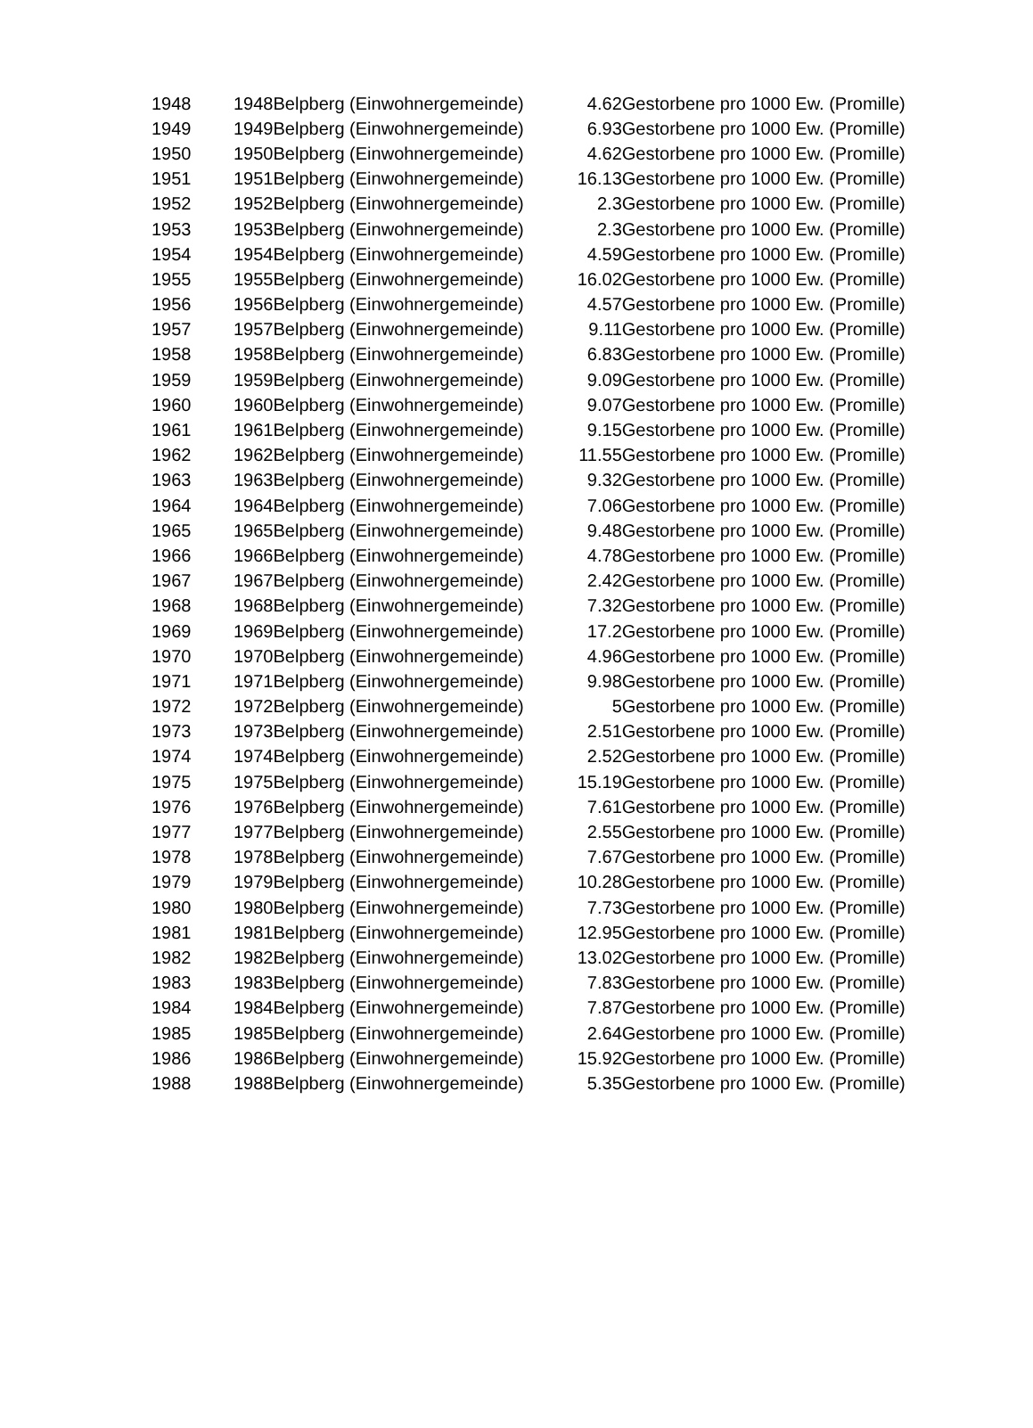| 1948 | 1948 | Belpberg (Einwohnergemeinde) | 4.62 | Gestorbene pro 1000 Ew. (Promille) |
| 1949 | 1949 | Belpberg (Einwohnergemeinde) | 6.93 | Gestorbene pro 1000 Ew. (Promille) |
| 1950 | 1950 | Belpberg (Einwohnergemeinde) | 4.62 | Gestorbene pro 1000 Ew. (Promille) |
| 1951 | 1951 | Belpberg (Einwohnergemeinde) | 16.13 | Gestorbene pro 1000 Ew. (Promille) |
| 1952 | 1952 | Belpberg (Einwohnergemeinde) | 2.3 | Gestorbene pro 1000 Ew. (Promille) |
| 1953 | 1953 | Belpberg (Einwohnergemeinde) | 2.3 | Gestorbene pro 1000 Ew. (Promille) |
| 1954 | 1954 | Belpberg (Einwohnergemeinde) | 4.59 | Gestorbene pro 1000 Ew. (Promille) |
| 1955 | 1955 | Belpberg (Einwohnergemeinde) | 16.02 | Gestorbene pro 1000 Ew. (Promille) |
| 1956 | 1956 | Belpberg (Einwohnergemeinde) | 4.57 | Gestorbene pro 1000 Ew. (Promille) |
| 1957 | 1957 | Belpberg (Einwohnergemeinde) | 9.11 | Gestorbene pro 1000 Ew. (Promille) |
| 1958 | 1958 | Belpberg (Einwohnergemeinde) | 6.83 | Gestorbene pro 1000 Ew. (Promille) |
| 1959 | 1959 | Belpberg (Einwohnergemeinde) | 9.09 | Gestorbene pro 1000 Ew. (Promille) |
| 1960 | 1960 | Belpberg (Einwohnergemeinde) | 9.07 | Gestorbene pro 1000 Ew. (Promille) |
| 1961 | 1961 | Belpberg (Einwohnergemeinde) | 9.15 | Gestorbene pro 1000 Ew. (Promille) |
| 1962 | 1962 | Belpberg (Einwohnergemeinde) | 11.55 | Gestorbene pro 1000 Ew. (Promille) |
| 1963 | 1963 | Belpberg (Einwohnergemeinde) | 9.32 | Gestorbene pro 1000 Ew. (Promille) |
| 1964 | 1964 | Belpberg (Einwohnergemeinde) | 7.06 | Gestorbene pro 1000 Ew. (Promille) |
| 1965 | 1965 | Belpberg (Einwohnergemeinde) | 9.48 | Gestorbene pro 1000 Ew. (Promille) |
| 1966 | 1966 | Belpberg (Einwohnergemeinde) | 4.78 | Gestorbene pro 1000 Ew. (Promille) |
| 1967 | 1967 | Belpberg (Einwohnergemeinde) | 2.42 | Gestorbene pro 1000 Ew. (Promille) |
| 1968 | 1968 | Belpberg (Einwohnergemeinde) | 7.32 | Gestorbene pro 1000 Ew. (Promille) |
| 1969 | 1969 | Belpberg (Einwohnergemeinde) | 17.2 | Gestorbene pro 1000 Ew. (Promille) |
| 1970 | 1970 | Belpberg (Einwohnergemeinde) | 4.96 | Gestorbene pro 1000 Ew. (Promille) |
| 1971 | 1971 | Belpberg (Einwohnergemeinde) | 9.98 | Gestorbene pro 1000 Ew. (Promille) |
| 1972 | 1972 | Belpberg (Einwohnergemeinde) | 5 | Gestorbene pro 1000 Ew. (Promille) |
| 1973 | 1973 | Belpberg (Einwohnergemeinde) | 2.51 | Gestorbene pro 1000 Ew. (Promille) |
| 1974 | 1974 | Belpberg (Einwohnergemeinde) | 2.52 | Gestorbene pro 1000 Ew. (Promille) |
| 1975 | 1975 | Belpberg (Einwohnergemeinde) | 15.19 | Gestorbene pro 1000 Ew. (Promille) |
| 1976 | 1976 | Belpberg (Einwohnergemeinde) | 7.61 | Gestorbene pro 1000 Ew. (Promille) |
| 1977 | 1977 | Belpberg (Einwohnergemeinde) | 2.55 | Gestorbene pro 1000 Ew. (Promille) |
| 1978 | 1978 | Belpberg (Einwohnergemeinde) | 7.67 | Gestorbene pro 1000 Ew. (Promille) |
| 1979 | 1979 | Belpberg (Einwohnergemeinde) | 10.28 | Gestorbene pro 1000 Ew. (Promille) |
| 1980 | 1980 | Belpberg (Einwohnergemeinde) | 7.73 | Gestorbene pro 1000 Ew. (Promille) |
| 1981 | 1981 | Belpberg (Einwohnergemeinde) | 12.95 | Gestorbene pro 1000 Ew. (Promille) |
| 1982 | 1982 | Belpberg (Einwohnergemeinde) | 13.02 | Gestorbene pro 1000 Ew. (Promille) |
| 1983 | 1983 | Belpberg (Einwohnergemeinde) | 7.83 | Gestorbene pro 1000 Ew. (Promille) |
| 1984 | 1984 | Belpberg (Einwohnergemeinde) | 7.87 | Gestorbene pro 1000 Ew. (Promille) |
| 1985 | 1985 | Belpberg (Einwohnergemeinde) | 2.64 | Gestorbene pro 1000 Ew. (Promille) |
| 1986 | 1986 | Belpberg (Einwohnergemeinde) | 15.92 | Gestorbene pro 1000 Ew. (Promille) |
| 1988 | 1988 | Belpberg (Einwohnergemeinde) | 5.35 | Gestorbene pro 1000 Ew. (Promille) |